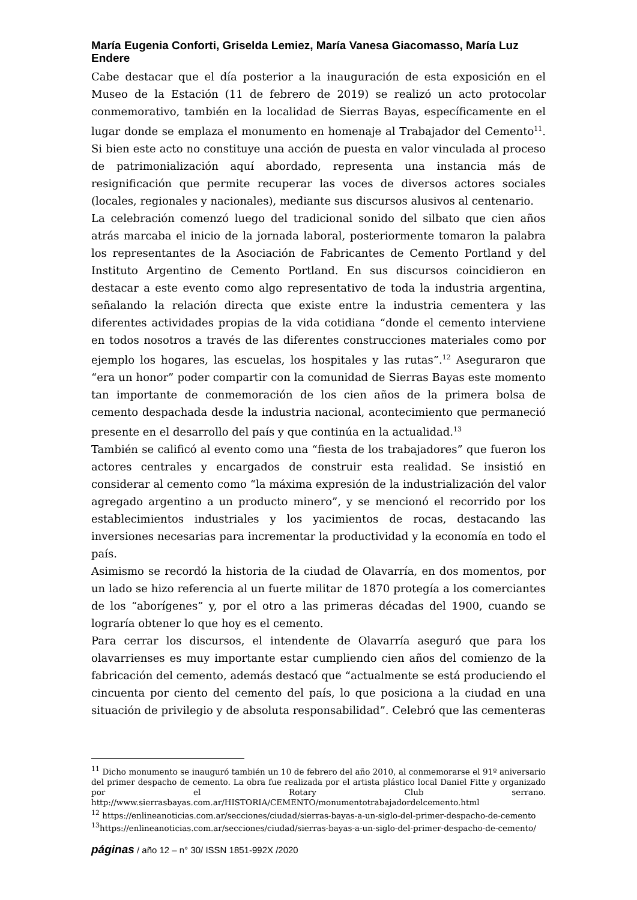María Eugenia Conforti, Griselda Lemiez, María Vanesa Giacomasso, María Luz Endere
Cabe destacar que el día posterior a la inauguración de esta exposición en el Museo de la Estación (11 de febrero de 2019) se realizó un acto protocolar conmemorativo, también en la localidad de Sierras Bayas, específicamente en el lugar donde se emplaza el monumento en homenaje al Trabajador del Cemento<sup>11</sup>. Si bien este acto no constituye una acción de puesta en valor vinculada al proceso de patrimonialización aquí abordado, representa una instancia más de resignificación que permite recuperar las voces de diversos actores sociales (locales, regionales y nacionales), mediante sus discursos alusivos al centenario.
La celebración comenzó luego del tradicional sonido del silbato que cien años atrás marcaba el inicio de la jornada laboral, posteriormente tomaron la palabra los representantes de la Asociación de Fabricantes de Cemento Portland y del Instituto Argentino de Cemento Portland. En sus discursos coincidieron en destacar a este evento como algo representativo de toda la industria argentina, señalando la relación directa que existe entre la industria cementera y las diferentes actividades propias de la vida cotidiana “donde el cemento interviene en todos nosotros a través de las diferentes construcciones materiales como por ejemplo los hogares, las escuelas, los hospitales y las rutas”.<sup>12</sup> Aseguraron que “era un honor” poder compartir con la comunidad de Sierras Bayas este momento tan importante de conmemoración de los cien años de la primera bolsa de cemento despachada desde la industria nacional, acontecimiento que permaneció presente en el desarrollo del país y que continúa en la actualidad.<sup>13</sup>
También se calificó al evento como una “fiesta de los trabajadores” que fueron los actores centrales y encargados de construir esta realidad. Se insistió en considerar al cemento como “la máxima expresión de la industrialización del valor agregado argentino a un producto minero”, y se mencionó el recorrido por los establecimientos industriales y los yacimientos de rocas, destacando las inversiones necesarias para incrementar la productividad y la economía en todo el país.
Asimismo se recordó la historia de la ciudad de Olavarría, en dos momentos, por un lado se hizo referencia al un fuerte militar de 1870 protegía a los comerciantes de los “aborígenes” y, por el otro a las primeras décadas del 1900, cuando se lograría obtener lo que hoy es el cemento.
Para cerrar los discursos, el intendente de Olavarría aseguró que para los olavarrienses es muy importante estar cumpliendo cien años del comienzo de la fabricación del cemento, además destacó que “actualmente se está produciendo el cincuenta por ciento del cemento del país, lo que posiciona a la ciudad en una situación de privilegio y de absoluta responsabilidad”. Celebró que las cementeras
<sup>11</sup> Dicho monumento se inauguró también un 10 de febrero del año 2010, al conmemorarse el 91º aniversario del primer despacho de cemento. La obra fue realizada por el artista plástico local Daniel Fitte y organizado por el Rotary Club serrano. http://www.sierrasbayas.com.ar/HISTORIA/CEMENTO/monumentotrabajadordelcemento.html
<sup>12</sup> https://enlineanoticias.com.ar/secciones/ciudad/sierras-bayas-a-un-siglo-del-primer-despacho-de-cemento
<sup>13</sup> https://enlineanoticias.com.ar/secciones/ciudad/sierras-bayas-a-un-siglo-del-primer-despacho-de-cemento/
páginas / año 12 – n° 30/ ISSN 1851-992X /2020